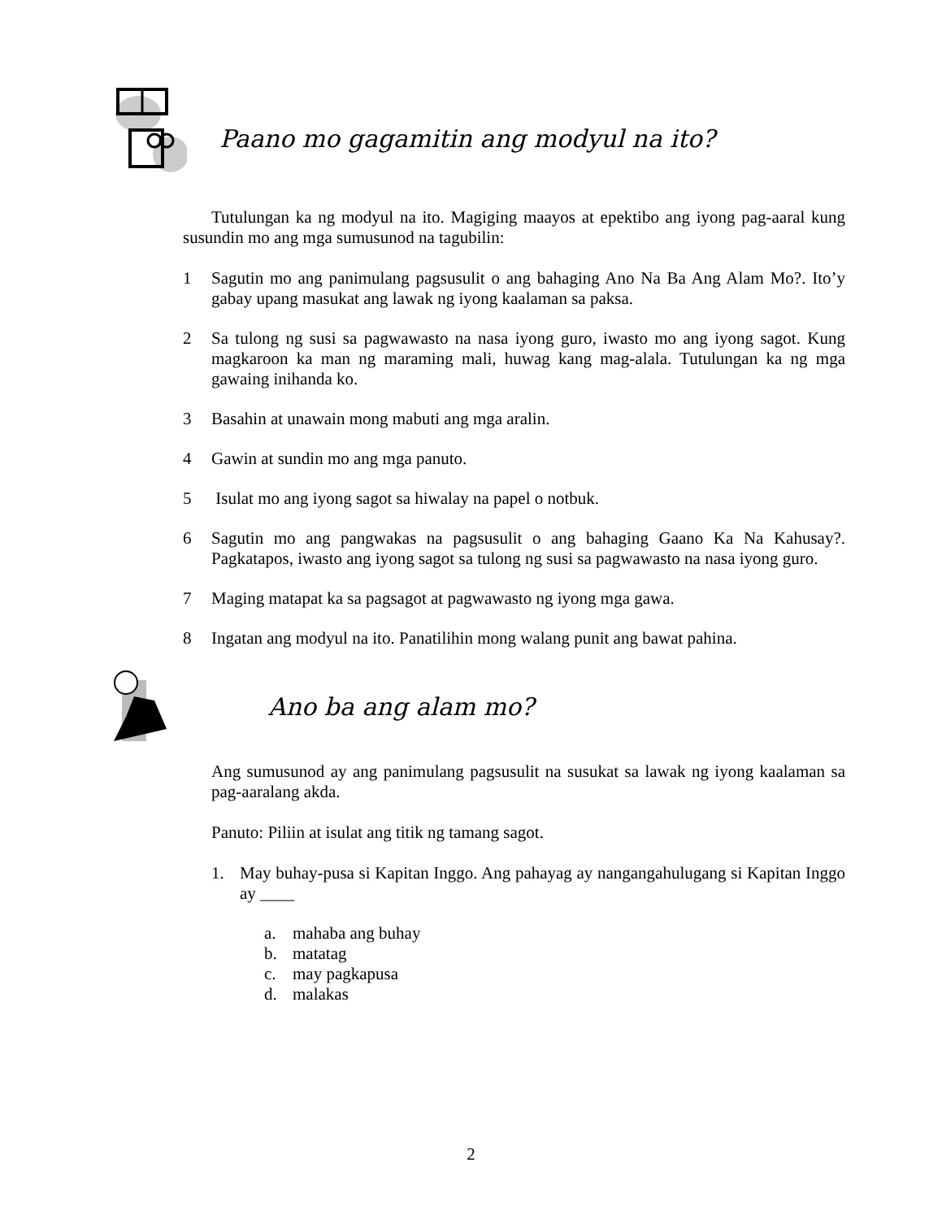Paano mo gagamitin ang modyul na ito?
Tutulungan ka ng modyul na ito. Magiging maayos at epektibo ang iyong pag-aaral kung susundin mo ang mga sumusunod na tagubilin:
1 Sagutin mo ang panimulang pagsusulit o ang bahaging Ano Na Ba Ang Alam Mo?. Ito’y gabay upang masukat ang lawak ng iyong kaalaman sa paksa.
2 Sa tulong ng susi sa pagwawasto na nasa iyong guro, iwasto mo ang iyong sagot. Kung magkaroon ka man ng maraming mali, huwag kang mag-alala. Tutulungan ka ng mga gawaing inihanda ko.
3 Basahin at unawain mong mabuti ang mga aralin.
4 Gawin at sundin mo ang mga panuto.
5 Isulat mo ang iyong sagot sa hiwalay na papel o notbuk.
6 Sagutin mo ang pangwakas na pagsusulit o ang bahaging Gaano Ka Na Kahusay?. Pagkatapos, iwasto ang iyong sagot sa tulong ng susi sa pagwawasto na nasa iyong guro.
7 Maging matapat ka sa pagsagot at pagwawasto ng iyong mga gawa.
8 Ingatan ang modyul na ito. Panatilihin mong walang punit ang bawat pahina.
Ano ba ang alam mo?
Ang sumusunod ay ang panimulang pagsusulit na susukat sa lawak ng iyong kaalaman sa pag-aaralang akda.
Panuto: Piliin at isulat ang titik ng tamang sagot.
1. May buhay-pusa si Kapitan Inggo. Ang pahayag ay nangangahulugang si Kapitan Inggo ay ____
a. mahaba ang buhay
b. matatag
c. may pagkapusa
d. malakas
2